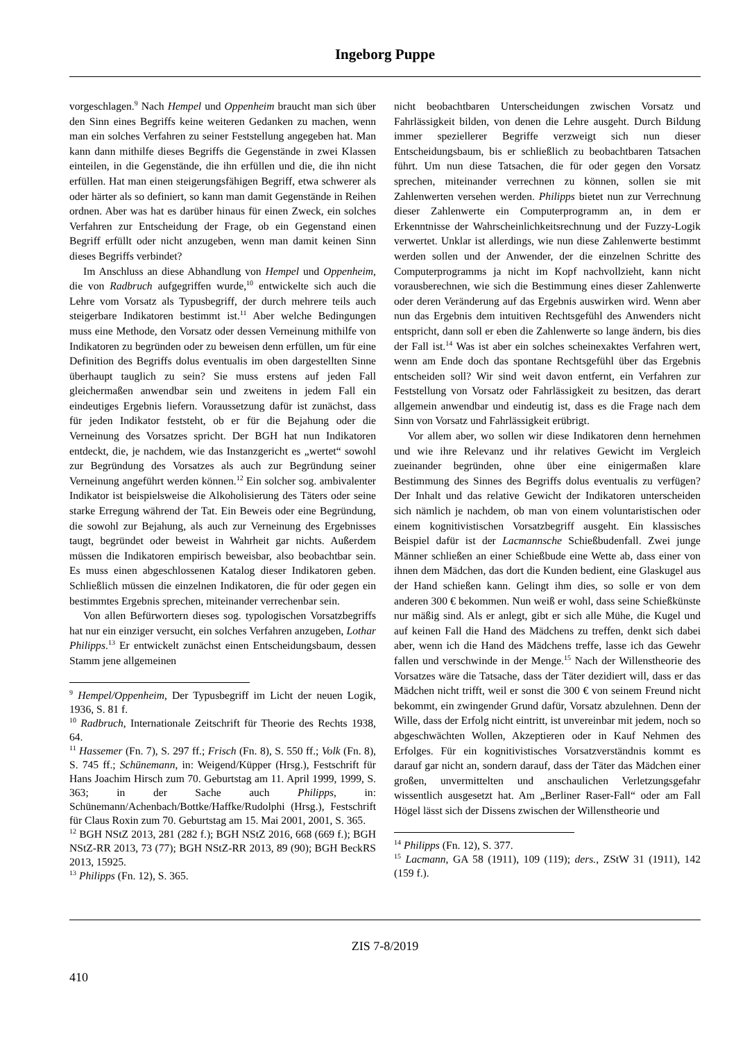Ingeborg Puppe
vorgeschlagen.<sup>9</sup> Nach Hempel und Oppenheim braucht man sich über den Sinn eines Begriffs keine weiteren Gedanken zu machen, wenn man ein solches Verfahren zu seiner Feststellung angegeben hat. Man kann dann mithilfe dieses Begriffs die Gegenstände in zwei Klassen einteilen, in die Gegenstände, die ihn erfüllen und die, die ihn nicht erfüllen. Hat man einen steigerungsfähigen Begriff, etwa schwerer als oder härter als so definiert, so kann man damit Gegenstände in Reihen ordnen. Aber was hat es darüber hinaus für einen Zweck, ein solches Verfahren zur Entscheidung der Frage, ob ein Gegenstand einen Begriff erfüllt oder nicht anzugeben, wenn man damit keinen Sinn dieses Begriffs verbindet?
Im Anschluss an diese Abhandlung von Hempel und Oppenheim, die von Radbruch aufgegriffen wurde,<sup>10</sup> entwickelte sich auch die Lehre vom Vorsatz als Typusbegriff, der durch mehrere teils auch steigerbare Indikatoren bestimmt ist.<sup>11</sup> Aber welche Bedingungen muss eine Methode, den Vorsatz oder dessen Verneinung mithilfe von Indikatoren zu begründen oder zu beweisen denn erfüllen, um für eine Definition des Begriffs dolus eventualis im oben dargestellten Sinne überhaupt tauglich zu sein? Sie muss erstens auf jeden Fall gleichermaßen anwendbar sein und zweitens in jedem Fall ein eindeutiges Ergebnis liefern. Voraussetzung dafür ist zunächst, dass für jeden Indikator feststeht, ob er für die Bejahung oder die Verneinung des Vorsatzes spricht. Der BGH hat nun Indikatoren entdeckt, die, je nachdem, wie das Instanzgericht es „wertet“ sowohl zur Begründung des Vorsatzes als auch zur Begründung seiner Verneinung angeführt werden können.<sup>12</sup> Ein solcher sog. ambivalenter Indikator ist beispielsweise die Alkoholisierung des Täters oder seine starke Erregung während der Tat. Ein Beweis oder eine Begründung, die sowohl zur Bejahung, als auch zur Verneinung des Ergebnisses taugt, begründet oder beweist in Wahrheit gar nichts. Außerdem müssen die Indikatoren empirisch beweisbar, also beobachtbar sein. Es muss einen abgeschlossenen Katalog dieser Indikatoren geben. Schließlich müssen die einzelnen Indikatoren, die für oder gegen ein bestimmtes Ergebnis sprechen, miteinander verrechenbar sein.
Von allen Befürwortern dieses sog. typologischen Vorsatzbegriffs hat nur ein einziger versucht, ein solches Verfahren anzugeben, Lothar Philipps.<sup>13</sup> Er entwickelt zunächst einen Entscheidungsbaum, dessen Stamm jene allgemeinen
<sup>9</sup> Hempel/Oppenheim, Der Typusbegriff im Licht der neuen Logik, 1936, S. 81 f.
<sup>10</sup> Radbruch, Internationale Zeitschrift für Theorie des Rechts 1938, 64.
<sup>11</sup> Hassemer (Fn. 7), S. 297 ff.; Frisch (Fn. 8), S. 550 ff.; Volk (Fn. 8), S. 745 ff.; Schünemann, in: Weigend/Küpper (Hrsg.), Festschrift für Hans Joachim Hirsch zum 70. Geburtstag am 11. April 1999, 1999, S. 363; in der Sache auch Philipps, in: Schünemann/Achenbach/Bottke/Haffke/Rudolphi (Hrsg.), Festschrift für Claus Roxin zum 70. Geburtstag am 15. Mai 2001, 2001, S. 365.
<sup>12</sup> BGH NStZ 2013, 281 (282 f.); BGH NStZ 2016, 668 (669 f.); BGH NStZ-RR 2013, 73 (77); BGH NStZ-RR 2013, 89 (90); BGH BeckRS 2013, 15925.
<sup>13</sup> Philipps (Fn. 12), S. 365.
nicht beobachtbaren Unterscheidungen zwischen Vorsatz und Fahrlässigkeit bilden, von denen die Lehre ausgeht. Durch Bildung immer speziellerer Begriffe verzweigt sich nun dieser Entscheidungsbaum, bis er schließlich zu beobachtbaren Tatsachen führt. Um nun diese Tatsachen, die für oder gegen den Vorsatz sprechen, miteinander verrechnen zu können, sollen sie mit Zahlenwerten versehen werden. Philipps bietet nun zur Verrechnung dieser Zahlenwerte ein Computerprogramm an, in dem er Erkenntnisse der Wahrscheinlichkeitsrechnung und der Fuzzy-Logik verwertet. Unklar ist allerdings, wie nun diese Zahlenwerte bestimmt werden sollen und der Anwender, der die einzelnen Schritte des Computerprogramms ja nicht im Kopf nachvollzieht, kann nicht vorausberechnen, wie sich die Bestimmung eines dieser Zahlenwerte oder deren Veränderung auf das Ergebnis auswirken wird. Wenn aber nun das Ergebnis dem intuitiven Rechtsgefühl des Anwenders nicht entspricht, dann soll er eben die Zahlenwerte so lange ändern, bis dies der Fall ist.<sup>14</sup> Was ist aber ein solches scheinexaktes Verfahren wert, wenn am Ende doch das spontane Rechtsgefühl über das Ergebnis entscheiden soll? Wir sind weit davon entfernt, ein Verfahren zur Feststellung von Vorsatz oder Fahrlässigkeit zu besitzen, das derart allgemein anwendbar und eindeutig ist, dass es die Frage nach dem Sinn von Vorsatz und Fahrlässigkeit erübrigt.
Vor allem aber, wo sollen wir diese Indikatoren denn hernehmen und wie ihre Relevanz und ihr relatives Gewicht im Vergleich zueinander begründen, ohne über eine einigermaßen klare Bestimmung des Sinnes des Begriffs dolus eventualis zu verfügen? Der Inhalt und das relative Gewicht der Indikatoren unterscheiden sich nämlich je nachdem, ob man von einem voluntaristischen oder einem kognitivistischen Vorsatzbegriff ausgeht. Ein klassisches Beispiel dafür ist der Lacmannsche Schießbudenfall. Zwei junge Männer schließen an einer Schießbude eine Wette ab, dass einer von ihnen dem Mädchen, das dort die Kunden bedient, eine Glaskugel aus der Hand schießen kann. Gelingt ihm dies, so solle er von dem anderen 300 € bekommen. Nun weiß er wohl, dass seine Schießkünste nur mäßig sind. Als er anlegt, gibt er sich alle Mühe, die Kugel und auf keinen Fall die Hand des Mädchens zu treffen, denkt sich dabei aber, wenn ich die Hand des Mädchens treffe, lasse ich das Gewehr fallen und verschwinde in der Menge.<sup>15</sup> Nach der Willenstheorie des Vorsatzes wäre die Tatsache, dass der Täter dezidiert will, dass er das Mädchen nicht trifft, weil er sonst die 300 € von seinem Freund nicht bekommt, ein zwingender Grund dafür, Vorsatz abzulehnen. Denn der Wille, dass der Erfolg nicht eintritt, ist unvereinbar mit jedem, noch so abgeschwächten Wollen, Akzeptieren oder in Kauf Nehmen des Erfolges. Für ein kognitivistisches Vorsatzverständnis kommt es darauf gar nicht an, sondern darauf, dass der Täter das Mädchen einer großen, unvermittelten und anschaulichen Verletzungsgefahr wissentlich ausgesetzt hat. Am „Berliner Raser-Fall“ oder am Fall Högel lässt sich der Dissens zwischen der Willenstheorie und
<sup>14</sup> Philipps (Fn. 12), S. 377.
<sup>15</sup> Lacmann, GA 58 (1911), 109 (119); ders., ZStW 31 (1911), 142 (159 f.).
ZIS 7-8/2019
410